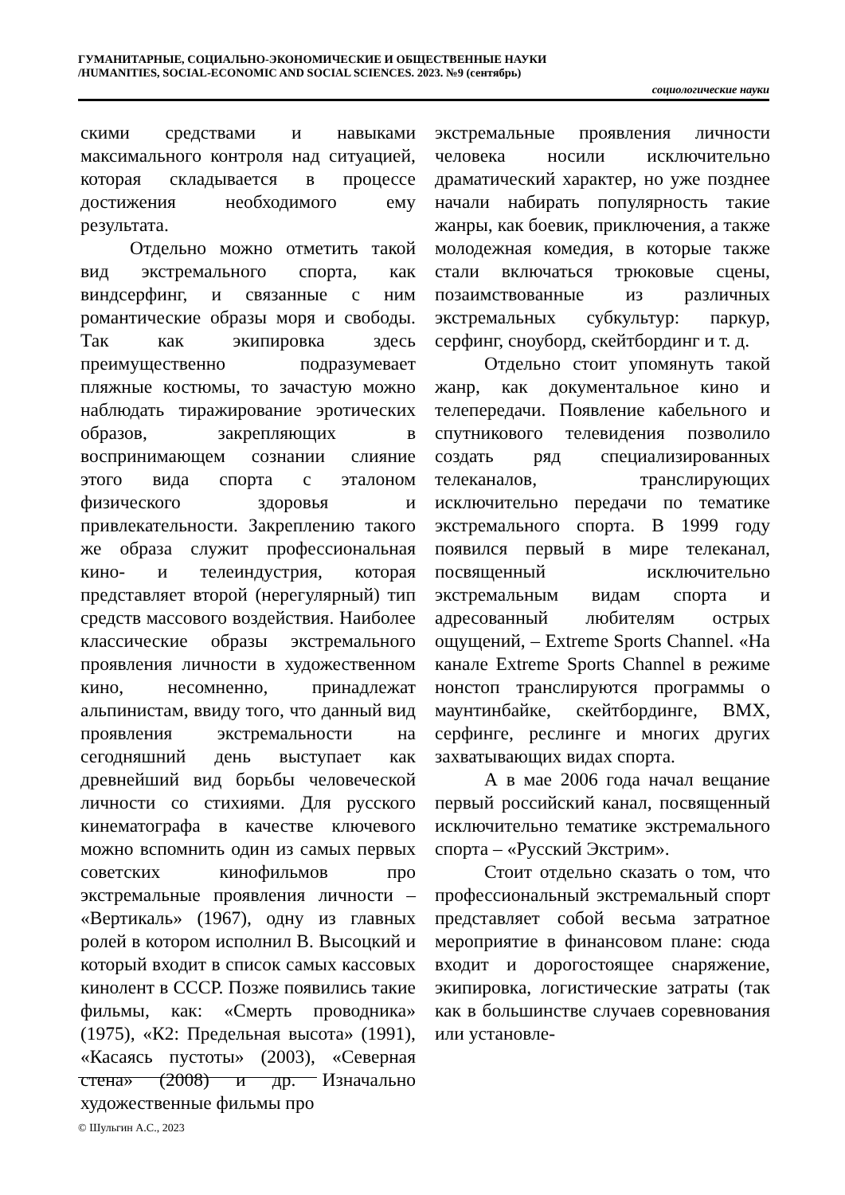ГУМАНИТАРНЫЕ, СОЦИАЛЬНО-ЭКОНОМИЧЕСКИЕ И ОБЩЕСТВЕННЫЕ НАУКИ
/HUMANITIES, SOCIAL-ECONOMIC AND SOCIAL SCIENCES. 2023. №9 (сентябрь)
социологические науки
скими средствами и навыками максимального контроля над ситуацией, которая складывается в процессе достижения необходимого ему результата.
Отдельно можно отметить такой вид экстремального спорта, как виндсерфинг, и связанные с ним романтические образы моря и свободы. Так как экипировка здесь преимущественно подразумевает пляжные костюмы, то зачастую можно наблюдать тиражирование эротических образов, закрепляющих в воспринимающем сознании слияние этого вида спорта с эталоном физического здоровья и привлекательности. Закреплению такого же образа служит профессиональная кино- и телеиндустрия, которая представляет второй (нерегулярный) тип средств массового воздействия. Наиболее классические образы экстремального проявления личности в художественном кино, несомненно, принадлежат альпинистам, ввиду того, что данный вид проявления экстремальности на сегодняшний день выступает как древнейший вид борьбы человеческой личности со стихиями. Для русского кинематографа в качестве ключевого можно вспомнить один из самых первых советских кинофильмов про экстремальные проявления личности – «Вертикаль» (1967), одну из главных ролей в котором исполнил В. Высоцкий и который входит в список самых кассовых кинолент в СССР. Позже появились такие фильмы, как: «Смерть проводника» (1975), «К2: Предельная высота» (1991), «Касаясь пустоты» (2003), «Северная стена» (2008) и др. Изначально художественные фильмы про
экстремальные проявления личности человека носили исключительно драматический характер, но уже позднее начали набирать популярность такие жанры, как боевик, приключения, а также молодежная комедия, в которые также стали включаться трюковые сцены, позаимствованные из различных экстремальных субкультур: паркур, серфинг, сноуборд, скейтбординг и т. д.
Отдельно стоит упомянуть такой жанр, как документальное кино и телепередачи. Появление кабельного и спутникового телевидения позволило создать ряд специализированных телеканалов, транслирующих исключительно передачи по тематике экстремального спорта. В 1999 году появился первый в мире телеканал, посвященный исключительно экстремальным видам спорта и адресованный любителям острых ощущений, – Extreme Sports Channel. «На канале Extreme Sports Channel в режиме нонстоп транслируются программы о маунтинбайке, скейтбординге, BMX, серфинге, реслинге и многих других захватывающих видах спорта.
А в мае 2006 года начал вещание первый российский канал, посвященный исключительно тематике экстремального спорта – «Русский Экстрим».
Стоит отдельно сказать о том, что профессиональный экстремальный спорт представляет собой весьма затратное мероприятие в финансовом плане: сюда входит и дорогостоящее снаряжение, экипировка, логистические затраты (так как в большинстве случаев соревнования или установле-
© Шульгин А.С., 2023